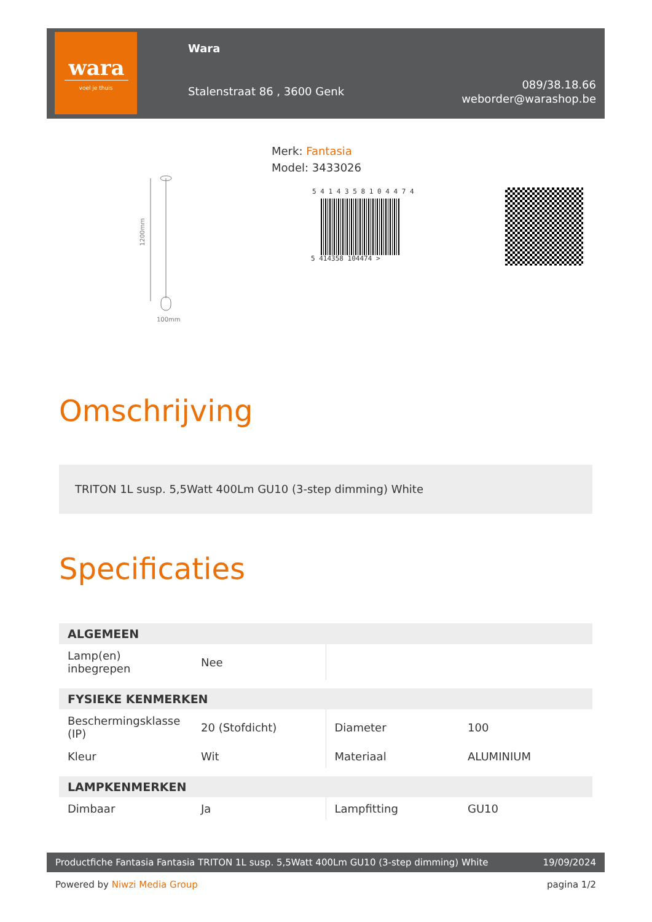wara
voel je thuis
Wara
Stalenstraat 86 , 3600 Genk
089/38.18.66
weborder@warashop.be
1200mm
100mm
Merk: Fantasia
Model: 3433026
5 4 1 4 3 5 8 1 0 4 4 7 4
5 414358 104474 >
Omschrijving
TRITON 1L susp. 5,5Watt 400Lm GU10 (3-step dimming) White
Specificaties
| ALGEMEEN | | | |
| --- | --- | --- | --- |
| Lamp(en) inbegrepen | Nee | | |
| FYSIEKE KENMERKEN | | | |
| Beschermingsklasse (IP) | 20 (Stofdicht) | Diameter | 100 |
| Kleur | Wit | Materiaal | ALUMINIUM |
| LAMPKENMERKEN | | | |
| Dimbaar | Ja | Lampfitting | GU10 |
Productfiche Fantasia Fantasia TRITON 1L susp. 5,5Watt 400Lm GU10 (3-step dimming) White 19/09/2024
Powered by Niwzi Media Group pagina 1/2